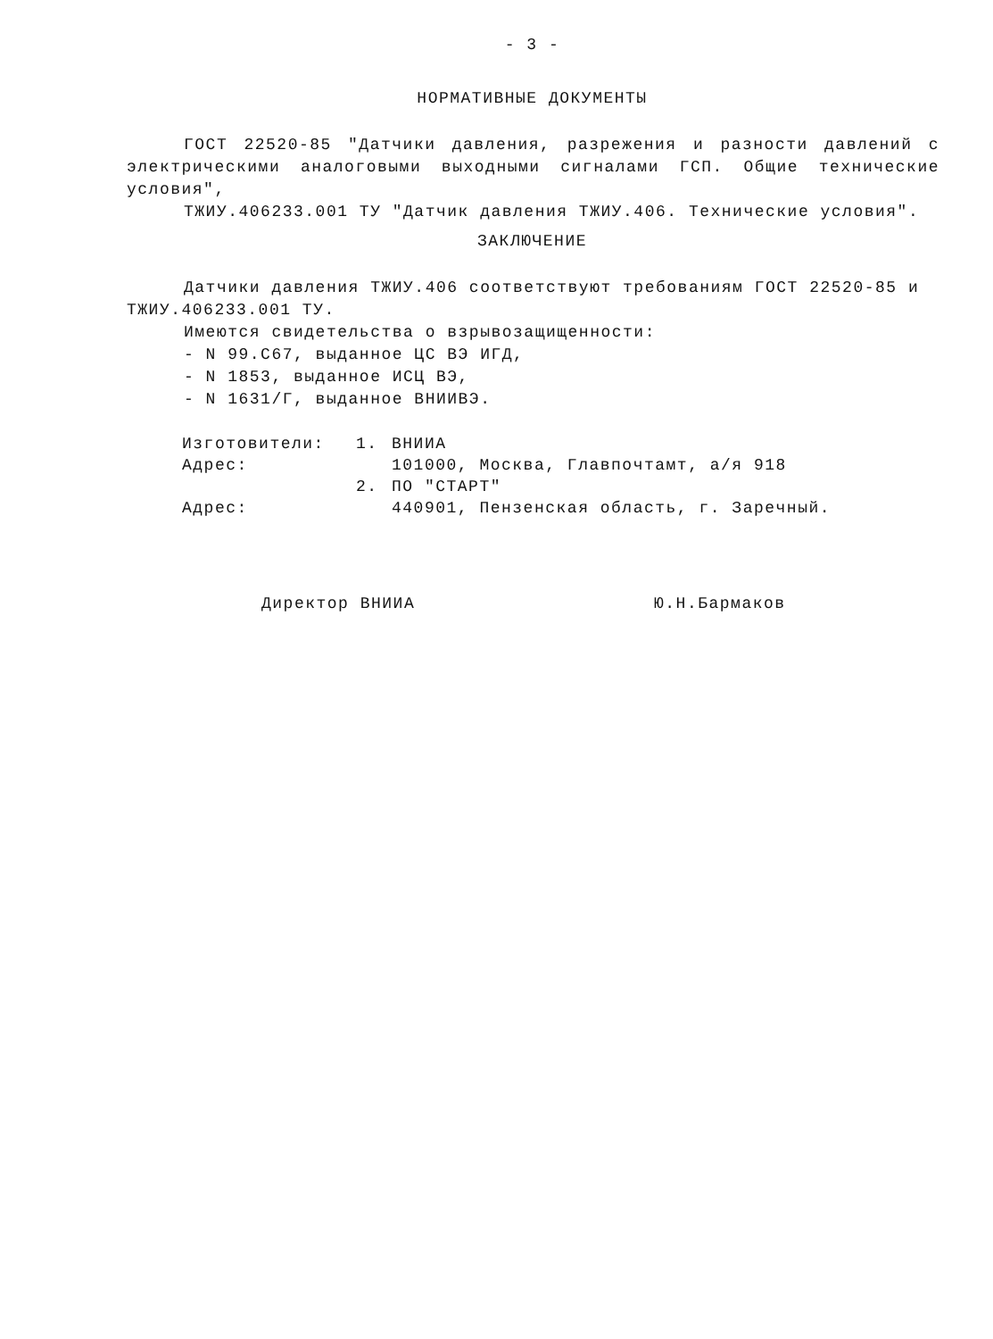- 3 -
НОРМАТИВНЫЕ ДОКУМЕНТЫ
ГОСТ 22520-85 "Датчики давления, разрежения и разности давлений с электрическими аналоговыми выходными сигналами ГСП. Общие технические условия",
ТЖИУ.406233.001 ТУ "Датчик давления ТЖИУ.406. Технические условия".
ЗАКЛЮЧЕНИЕ
Датчики давления ТЖИУ.406 соответствуют требованиям ГОСТ 22520-85 и ТЖИУ.406233.001 ТУ.
Имеются свидетельства о взрывозащищенности:
- N 99.С67, выданное ЦС ВЭ ИГД,
- N 1853, выданное ИСЦ ВЭ,
- N 1631/Г, выданное ВНИИВЭ.
| Изготовители: | 1. | ВНИИА |
| Адрес: | | 101000, Москва, Главпочтамт, а/я 918 |
| | 2. | ПО "СТАРТ" |
| Адрес: | | 440901, Пензенская область, г. Заречный. |
Директор ВНИИА Ю.Н.Бармаков